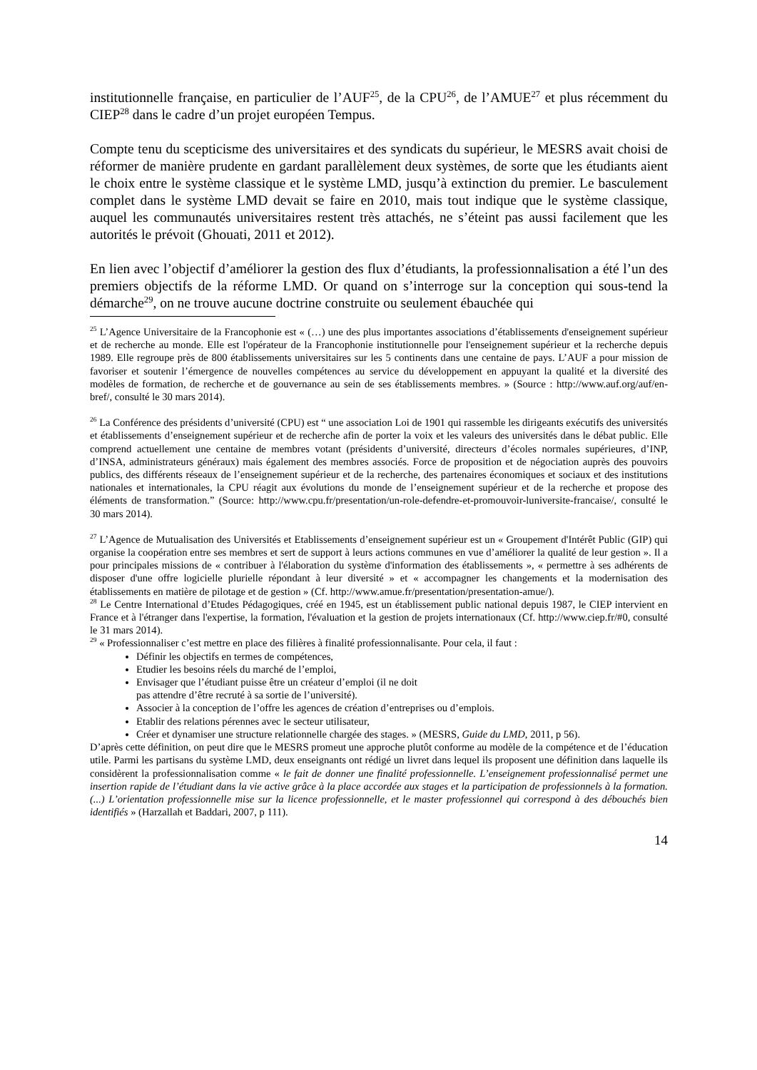institutionnelle française, en particulier de l’AUF<sup>25</sup>, de la CPU<sup>26</sup>, de l’AMUE<sup>27</sup> et plus récemment du CIEP<sup>28</sup> dans le cadre d’un projet européen Tempus.
Compte tenu du scepticisme des universitaires et des syndicats du supérieur, le MESRS avait choisi de réformer de manière prudente en gardant parallèlement deux systèmes, de sorte que les étudiants aient le choix entre le système classique et le système LMD, jusqu’à extinction du premier. Le basculement complet dans le système LMD devait se faire en 2010, mais tout indique que le système classique, auquel les communautés universitaires restent très attachés, ne s’éteint pas aussi facilement que les autorités le prévoit (Ghouati, 2011 et 2012).
En lien avec l’objectif d’améliorer la gestion des flux d’étudiants, la professionnalisation a été l’un des premiers objectifs de la réforme LMD. Or quand on s’interroge sur la conception qui sous-tend la démarche<sup>29</sup>, on ne trouve aucune doctrine construite ou seulement ébauchée qui
<sup>25</sup> L’Agence Universitaire de la Francophonie est « (…) une des plus importantes associations d’établissements d'enseignement supérieur et de recherche au monde. Elle est l'opérateur de la Francophonie institutionnelle pour l'enseignement supérieur et la recherche depuis 1989. Elle regroupe près de 800 établissements universitaires sur les 5 continents dans une centaine de pays. L’AUF a pour mission de favoriser et soutenir l’émergence de nouvelles compétences au service du développement en appuyant la qualité et la diversité des modèles de formation, de recherche et de gouvernance au sein de ses établissements membres. » (Source : http://www.auf.org/auf/en-bref/, consulté le 30 mars 2014).
<sup>26</sup> La Conférence des présidents d’université (CPU) est “ une association Loi de 1901 qui rassemble les dirigeants exécutifs des universités et établissements d’enseignement supérieur et de recherche afin de porter la voix et les valeurs des universités dans le débat public. Elle comprend actuellement une centaine de membres votant (présidents d’université, directeurs d’écoles normales supérieures, d’INP, d’INSA, administrateurs généraux) mais également des membres associés. Force de proposition et de négociation auprès des pouvoirs publics, des différents réseaux de l’enseignement supérieur et de la recherche, des partenaires économiques et sociaux et des institutions nationales et internationales, la CPU réagit aux évolutions du monde de l’enseignement supérieur et de la recherche et propose des éléments de transformation.” (Source: http://www.cpu.fr/presentation/un-role-defendre-et-promouvoir-luniversite-francaise/, consulté le 30 mars 2014).
<sup>27</sup> L’Agence de Mutualisation des Universités et Etablissements d’enseignement supérieur est un « Groupement d'Intérêt Public (GIP) qui organise la coopération entre ses membres et sert de support à leurs actions communes en vue d’améliorer la qualité de leur gestion ». Il a pour principales missions de « contribuer à l'élaboration du système d'information des établissements », « permettre à ses adhérents de disposer d'une offre logicielle plurielle répondant à leur diversité » et « accompagner les changements et la modernisation des établissements en matière de pilotage et de gestion » (Cf. http://www.amue.fr/presentation/presentation-amue/).
<sup>28</sup> Le Centre International d’Etudes Pédagogiques, créé en 1945, est un établissement public national depuis 1987, le CIEP intervient en France et à l'étranger dans l'expertise, la formation, l'évaluation et la gestion de projets internationaux (Cf. http://www.ciep.fr/#0, consulté le 31 mars 2014).
<sup>29</sup> « Professionnaliser c’est mettre en place des filières à finalité professionnalisante. Pour cela, il faut :
Définir les objectifs en termes de compétences,
Etudier les besoins réels du marché de l’emploi,
Envisager que l’étudiant puisse être un créateur d’emploi (il ne doit
pas attendre d’être recruté à sa sortie de l’université).
Associer à la conception de l’offre les agences de création d’entreprises ou d’emplois.
Etablir des relations pérennes avec le secteur utilisateur,
Créer et dynamiser une structure relationnelle chargée des stages. » (MESRS, Guide du LMD, 2011, p 56).
D’après cette définition, on peut dire que le MESRS promeut une approche plutôt conforme au modèle de la compétence et de l’éducation utile. Parmi les partisans du système LMD, deux enseignants ont rédigé un livret dans lequel ils proposent une définition dans laquelle ils considèrent la professionnalisation comme « le fait de donner une finalité professionnelle. L’enseignement professionnalisé permet une insertion rapide de l’étudiant dans la vie active grâce à la place accordée aux stages et la participation de professionnels à la formation. (...) L’orientation professionnelle mise sur la licence professionnelle, et le master professionnel qui correspond à des débouchés bien identifiés » (Harzallah et Baddari, 2007, p 111).
14